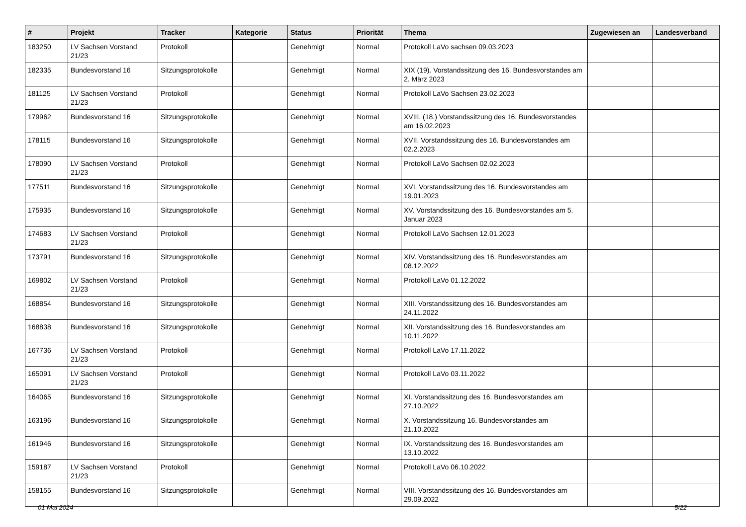| # | Projekt | Tracker | Kategorie | Status | Priorität | Thema | Zugewiesen an | Landesverband |
| --- | --- | --- | --- | --- | --- | --- | --- | --- |
| 183250 | LV Sachsen Vorstand 21/23 | Protokoll | | Genehmigt | Normal | Protokoll LaVo sachsen 09.03.2023 | | |
| 182335 | Bundesvorstand 16 | Sitzungsprotokolle | | Genehmigt | Normal | XIX (19). Vorstandssitzung des 16. Bundesvorstandes am 2. März 2023 | | |
| 181125 | LV Sachsen Vorstand 21/23 | Protokoll | | Genehmigt | Normal | Protokoll LaVo Sachsen 23.02.2023 | | |
| 179962 | Bundesvorstand 16 | Sitzungsprotokolle | | Genehmigt | Normal | XVIII. (18.) Vorstandssitzung des 16. Bundesvorstandes am 16.02.2023 | | |
| 178115 | Bundesvorstand 16 | Sitzungsprotokolle | | Genehmigt | Normal | XVII. Vorstandssitzung des 16. Bundesvorstandes am 02.2.2023 | | |
| 178090 | LV Sachsen Vorstand 21/23 | Protokoll | | Genehmigt | Normal | Protokoll LaVo Sachsen 02.02.2023 | | |
| 177511 | Bundesvorstand 16 | Sitzungsprotokolle | | Genehmigt | Normal | XVI. Vorstandssitzung des 16. Bundesvorstandes am 19.01.2023 | | |
| 175935 | Bundesvorstand 16 | Sitzungsprotokolle | | Genehmigt | Normal | XV. Vorstandssitzung des 16. Bundesvorstandes am 5. Januar 2023 | | |
| 174683 | LV Sachsen Vorstand 21/23 | Protokoll | | Genehmigt | Normal | Protokoll LaVo Sachsen 12.01.2023 | | |
| 173791 | Bundesvorstand 16 | Sitzungsprotokolle | | Genehmigt | Normal | XIV. Vorstandssitzung des 16. Bundesvorstandes am 08.12.2022 | | |
| 169802 | LV Sachsen Vorstand 21/23 | Protokoll | | Genehmigt | Normal | Protokoll LaVo 01.12.2022 | | |
| 168854 | Bundesvorstand 16 | Sitzungsprotokolle | | Genehmigt | Normal | XIII. Vorstandssitzung des 16. Bundesvorstandes am 24.11.2022 | | |
| 168838 | Bundesvorstand 16 | Sitzungsprotokolle | | Genehmigt | Normal | XII. Vorstandssitzung des 16. Bundesvorstandes am 10.11.2022 | | |
| 167736 | LV Sachsen Vorstand 21/23 | Protokoll | | Genehmigt | Normal | Protokoll LaVo 17.11.2022 | | |
| 165091 | LV Sachsen Vorstand 21/23 | Protokoll | | Genehmigt | Normal | Protokoll LaVo 03.11.2022 | | |
| 164065 | Bundesvorstand 16 | Sitzungsprotokolle | | Genehmigt | Normal | XI. Vorstandssitzung des 16. Bundesvorstandes am 27.10.2022 | | |
| 163196 | Bundesvorstand 16 | Sitzungsprotokolle | | Genehmigt | Normal | X. Vorstandssitzung 16. Bundesvorstandes am 21.10.2022 | | |
| 161946 | Bundesvorstand 16 | Sitzungsprotokolle | | Genehmigt | Normal | IX. Vorstandssitzung des 16. Bundesvorstandes am 13.10.2022 | | |
| 159187 | LV Sachsen Vorstand 21/23 | Protokoll | | Genehmigt | Normal | Protokoll LaVo 06.10.2022 | | |
| 158155 | Bundesvorstand 16 | Sitzungsprotokolle | | Genehmigt | Normal | VIII. Vorstandssitzung des 16. Bundesvorstandes am 29.09.2022 | | |
01 Mai 2024 5/22